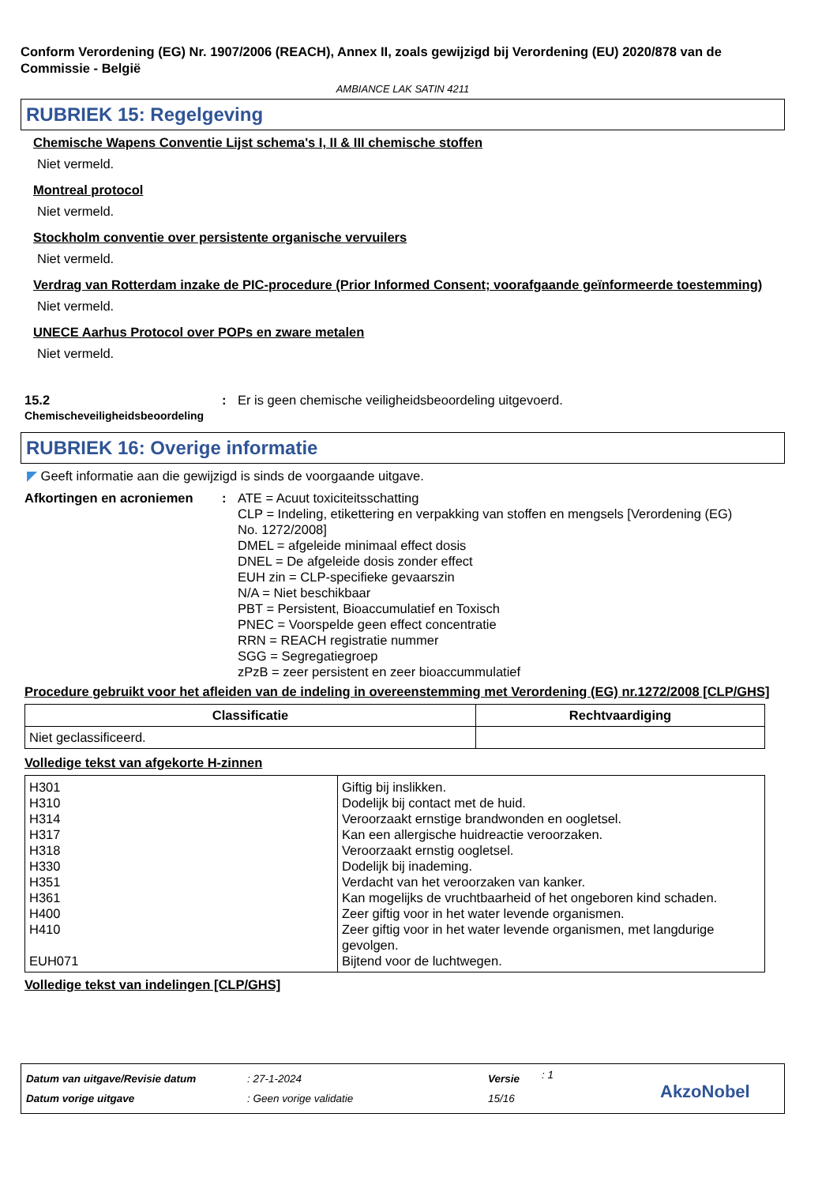Conform Verordening (EG) Nr. 1907/2006 (REACH), Annex II, zoals gewijzigd bij Verordening (EU) 2020/878 van de Commissie - België
AMBIANCE LAK SATIN 4211
RUBRIEK 15: Regelgeving
Chemische Wapens Conventie Lijst schema's I, II & III chemische stoffen
Niet vermeld.
Montreal protocol
Niet vermeld.
Stockholm conventie over persistente organische vervuilers
Niet vermeld.
Verdrag van Rotterdam inzake de PIC-procedure (Prior Informed Consent; voorafgaande geïnformeerde toestemming)
Niet vermeld.
UNECE Aarhus Protocol over POPs en zware metalen
Niet vermeld.
15.2
Chemischeveiligheidsbeoordeling
: Er is geen chemische veiligheidsbeoordeling uitgevoerd.
RUBRIEK 16: Overige informatie
◤ Geeft informatie aan die gewijzigd is sinds de voorgaande uitgave.
Afkortingen en acroniemen : ATE = Acuut toxiciteitsschatting
CLP = Indeling, etikettering en verpakking van stoffen en mengsels [Verordening (EG) No. 1272/2008]
DMEL = afgeleide minimaal effect dosis
DNEL = De afgeleide dosis zonder effect
EUH zin = CLP-specifieke gevaarszin
N/A = Niet beschikbaar
PBT = Persistent, Bioaccumulatief en Toxisch
PNEC = Voorspelde geen effect concentratie
RRN = REACH registratie nummer
SGG = Segregatiegroep
zPzB = zeer persistent en zeer bioaccummulatief
Procedure gebruikt voor het afleiden van de indeling in overeenstemming met Verordening (EG) nr.1272/2008 [CLP/GHS]
| Classificatie | Rechtvaardiging |
| --- | --- |
| Niet geclassificeerd. | |
Volledige tekst van afgekorte H-zinnen
| H301 H310 H314 H317 H318 H330 H351 H361 H400 H410 EUH071 | Giftig bij inslikken. Dodelijk bij contact met de huid. Veroorzaakt ernstige brandwonden en oogletsel. Kan een allergische huidreactie veroorzaken. Veroorzaakt ernstig oogletsel. Dodelijk bij inademing. Verdacht van het veroorzaken van kanker. Kan mogelijks de vruchtbaarheid of het ongeboren kind schaden. Zeer giftig voor in het water levende organismen. Zeer giftig voor in het water levende organismen, met langdurige gevolgen. Bijtend voor de luchtwegen. |
Volledige tekst van indelingen [CLP/GHS]
Datum van uitgave/Revisie datum
Datum vorige uitgave
: 27-1-2024
: Geen vorige validatie
Versie
15/16
: 1
AkzoNobel